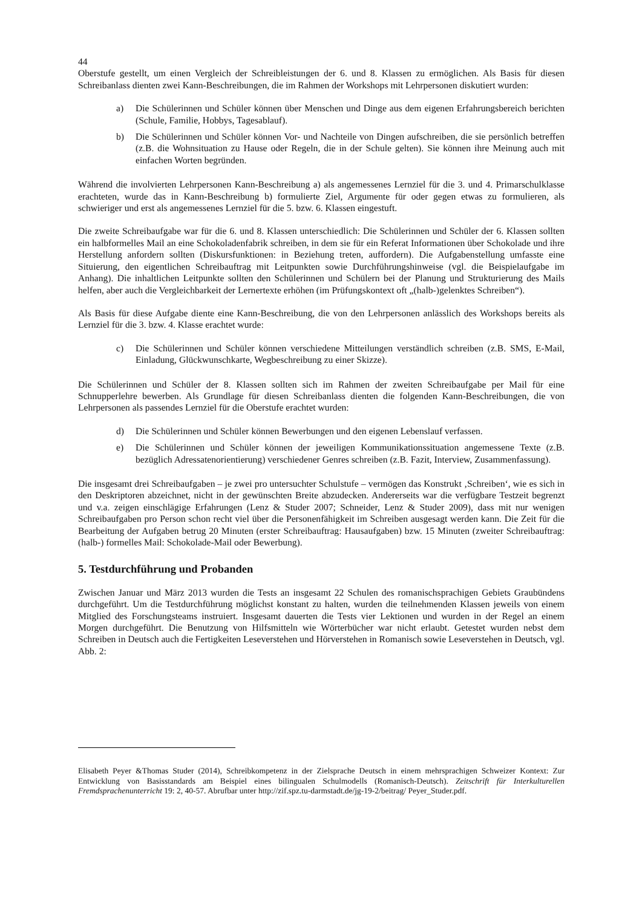44
Oberstufe gestellt, um einen Vergleich der Schreibleistungen der 6. und 8. Klassen zu ermöglichen. Als Basis für diesen Schreibanlass dienten zwei Kann-Beschreibungen, die im Rahmen der Workshops mit Lehrpersonen diskutiert wurden:
a) Die Schülerinnen und Schüler können über Menschen und Dinge aus dem eigenen Erfahrungsbereich berichten (Schule, Familie, Hobbys, Tagesablauf).
b) Die Schülerinnen und Schüler können Vor- und Nachteile von Dingen aufschreiben, die sie persönlich betreffen (z.B. die Wohnsituation zu Hause oder Regeln, die in der Schule gelten). Sie können ihre Meinung auch mit einfachen Worten begründen.
Während die involvierten Lehrpersonen Kann-Beschreibung a) als angemessenes Lernziel für die 3. und 4. Primarschulklasse erachteten, wurde das in Kann-Beschreibung b) formulierte Ziel, Argumente für oder gegen etwas zu formulieren, als schwieriger und erst als angemessenes Lernziel für die 5. bzw. 6. Klassen eingestuft.
Die zweite Schreibaufgabe war für die 6. und 8. Klassen unterschiedlich: Die Schülerinnen und Schüler der 6. Klassen sollten ein halbformelles Mail an eine Schokoladenfabrik schreiben, in dem sie für ein Referat Informationen über Schokolade und ihre Herstellung anfordern sollten (Diskursfunktionen: in Beziehung treten, auffordern). Die Aufgabenstellung umfasste eine Situierung, den eigentlichen Schreibauftrag mit Leitpunkten sowie Durchführungshinweise (vgl. die Beispielaufgabe im Anhang). Die inhaltlichen Leitpunkte sollten den Schülerinnen und Schülern bei der Planung und Strukturierung des Mails helfen, aber auch die Vergleichbarkeit der Lernertexte erhöhen (im Prüfungskontext oft „(halb-)gelenktes Schreiben“).
Als Basis für diese Aufgabe diente eine Kann-Beschreibung, die von den Lehrpersonen anlässlich des Workshops bereits als Lernziel für die 3. bzw. 4. Klasse erachtet wurde:
c) Die Schülerinnen und Schüler können verschiedene Mitteilungen verständlich schreiben (z.B. SMS, E-Mail, Einladung, Glückwunschkarte, Wegbeschreibung zu einer Skizze).
Die Schülerinnen und Schüler der 8. Klassen sollten sich im Rahmen der zweiten Schreibaufgabe per Mail für eine Schnupperlehre bewerben. Als Grundlage für diesen Schreibanlass dienten die folgenden Kann-Beschreibungen, die von Lehrpersonen als passendes Lernziel für die Oberstufe erachtet wurden:
d) Die Schülerinnen und Schüler können Bewerbungen und den eigenen Lebenslauf verfassen.
e) Die Schülerinnen und Schüler können der jeweiligen Kommunikationssituation angemessene Texte (z.B. bezüglich Adressatenorientierung) verschiedener Genres schreiben (z.B. Fazit, Interview, Zusammenfassung).
Die insgesamt drei Schreibaufgaben – je zwei pro untersuchter Schulstufe – vermögen das Konstrukt ‚Schreiben‘, wie es sich in den Deskriptoren abzeichnet, nicht in der gewünschten Breite abzudecken. Andererseits war die verfügbare Testzeit begrenzt und v.a. zeigen einschlägige Erfahrungen (Lenz & Studer 2007; Schneider, Lenz & Studer 2009), dass mit nur wenigen Schreibaufgaben pro Person schon recht viel über die Personenfähigkeit im Schreiben ausgesagt werden kann. Die Zeit für die Bearbeitung der Aufgaben betrug 20 Minuten (erster Schreibauftrag: Hausaufgaben) bzw. 15 Minuten (zweiter Schreibauftrag: (halb-) formelles Mail: Schokolade-Mail oder Bewerbung).
5. Testdurchführung und Probanden
Zwischen Januar und März 2013 wurden die Tests an insgesamt 22 Schulen des romanischsprachigen Gebiets Graubündens durchgeführt. Um die Testdurchführung möglichst konstant zu halten, wurden die teilnehmenden Klassen jeweils von einem Mitglied des Forschungsteams instruiert. Insgesamt dauerten die Tests vier Lektionen und wurden in der Regel an einem Morgen durchgeführt. Die Benutzung von Hilfsmitteln wie Wörterbücher war nicht erlaubt. Getestet wurden nebst dem Schreiben in Deutsch auch die Fertigkeiten Leseverstehen und Hörverstehen in Romanisch sowie Leseverstehen in Deutsch, vgl. Abb. 2:
Elisabeth Peyer &Thomas Studer (2014), Schreibkompetenz in der Zielsprache Deutsch in einem mehrsprachigen Schweizer Kontext: Zur Entwicklung von Basisstandards am Beispiel eines bilingualen Schulmodells (Romanisch-Deutsch). Zeitschrift für Interkulturellen Fremdsprachenunterricht 19: 2, 40-57. Abrufbar unter http://zif.spz.tu-darmstadt.de/jg-19-2/beitrag/ Peyer_Studer.pdf.